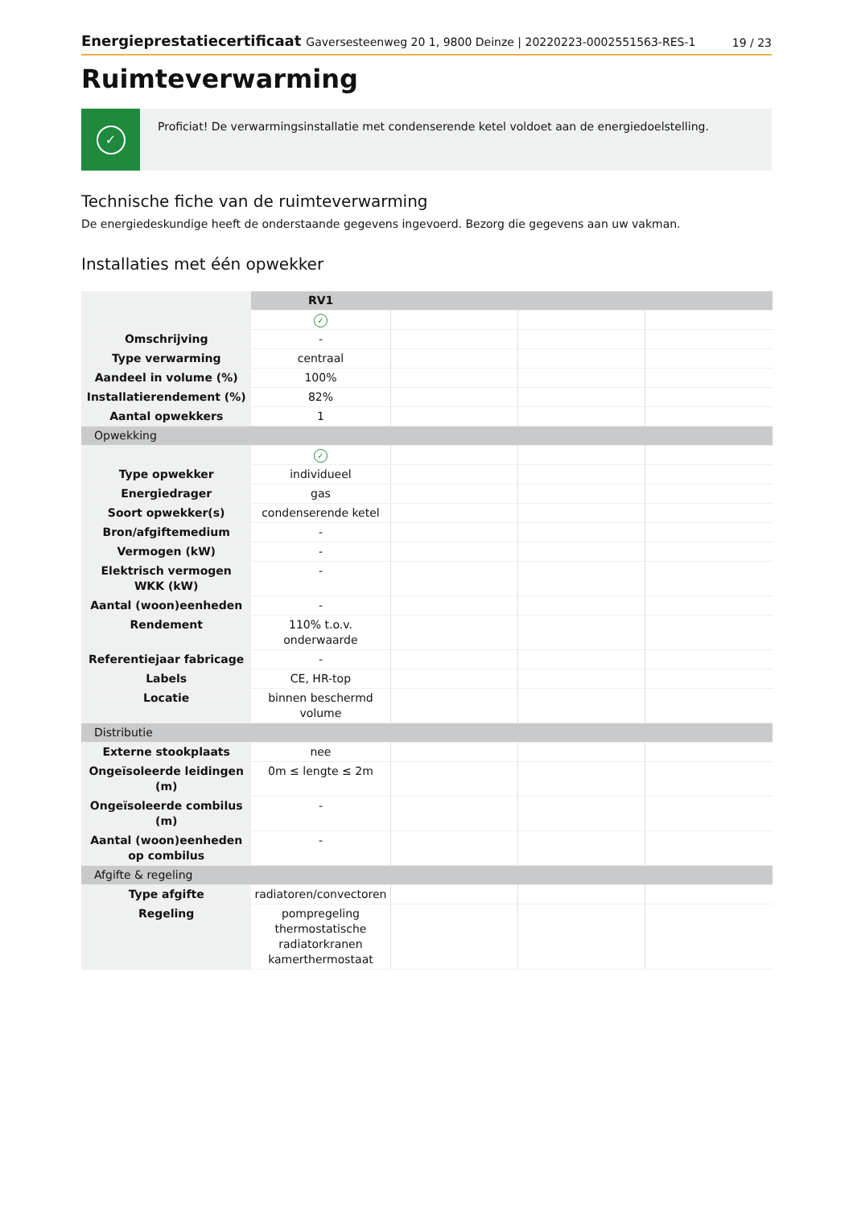Energieprestatiecertificaat Gaversesteenweg 20 1, 9800 Deinze | 20220223-0002551563-RES-1
19 / 23
Ruimteverwarming
✓
Proficiat! De verwarmingsinstallatie met condenserende ketel voldoet aan de energiedoelstelling.
Technische fiche van de ruimteverwarming
De energiedeskundige heeft de onderstaande gegevens ingevoerd. Bezorg die gegevens aan uw vakman.
Installaties met één opwekker
| | RV1 | | | |
| | ✓ | | | |
| Omschrijving | - | | | |
| Type verwarming | centraal | | | |
| Aandeel in volume (%) | 100% | | | |
| Installatierendement (%) | 82% | | | |
| Aantal opwekkers | 1 | | | |
| Opwekking | | | | |
| | ✓ | | | |
| Type opwekker | individueel | | | |
| Energiedrager | gas | | | |
| Soort opwekker(s) | condenserende ketel | | | |
| Bron/afgiftemedium | - | | | |
| Vermogen (kW) | - | | | |
| Elektrisch vermogen WKK (kW) | - | | | |
| Aantal (woon)eenheden | - | | | |
| Rendement | 110% t.o.v. onderwaarde | | | |
| Referentiejaar fabricage | - | | | |
| Labels | CE, HR-top | | | |
| Locatie | binnen beschermd volume | | | |
| Distributie | | | | |
| Externe stookplaats | nee | | | |
| Ongeïsoleerde leidingen (m) | 0m ≤ lengte ≤ 2m | | | |
| Ongeïsoleerde combilus (m) | - | | | |
| Aantal (woon)eenheden op combilus | - | | | |
| Afgifte & regeling | | | | |
| Type afgifte | radiatoren/convectoren | | | |
| Regeling | pompregeling thermostatische radiatorkranen kamerthermostaat | | | |